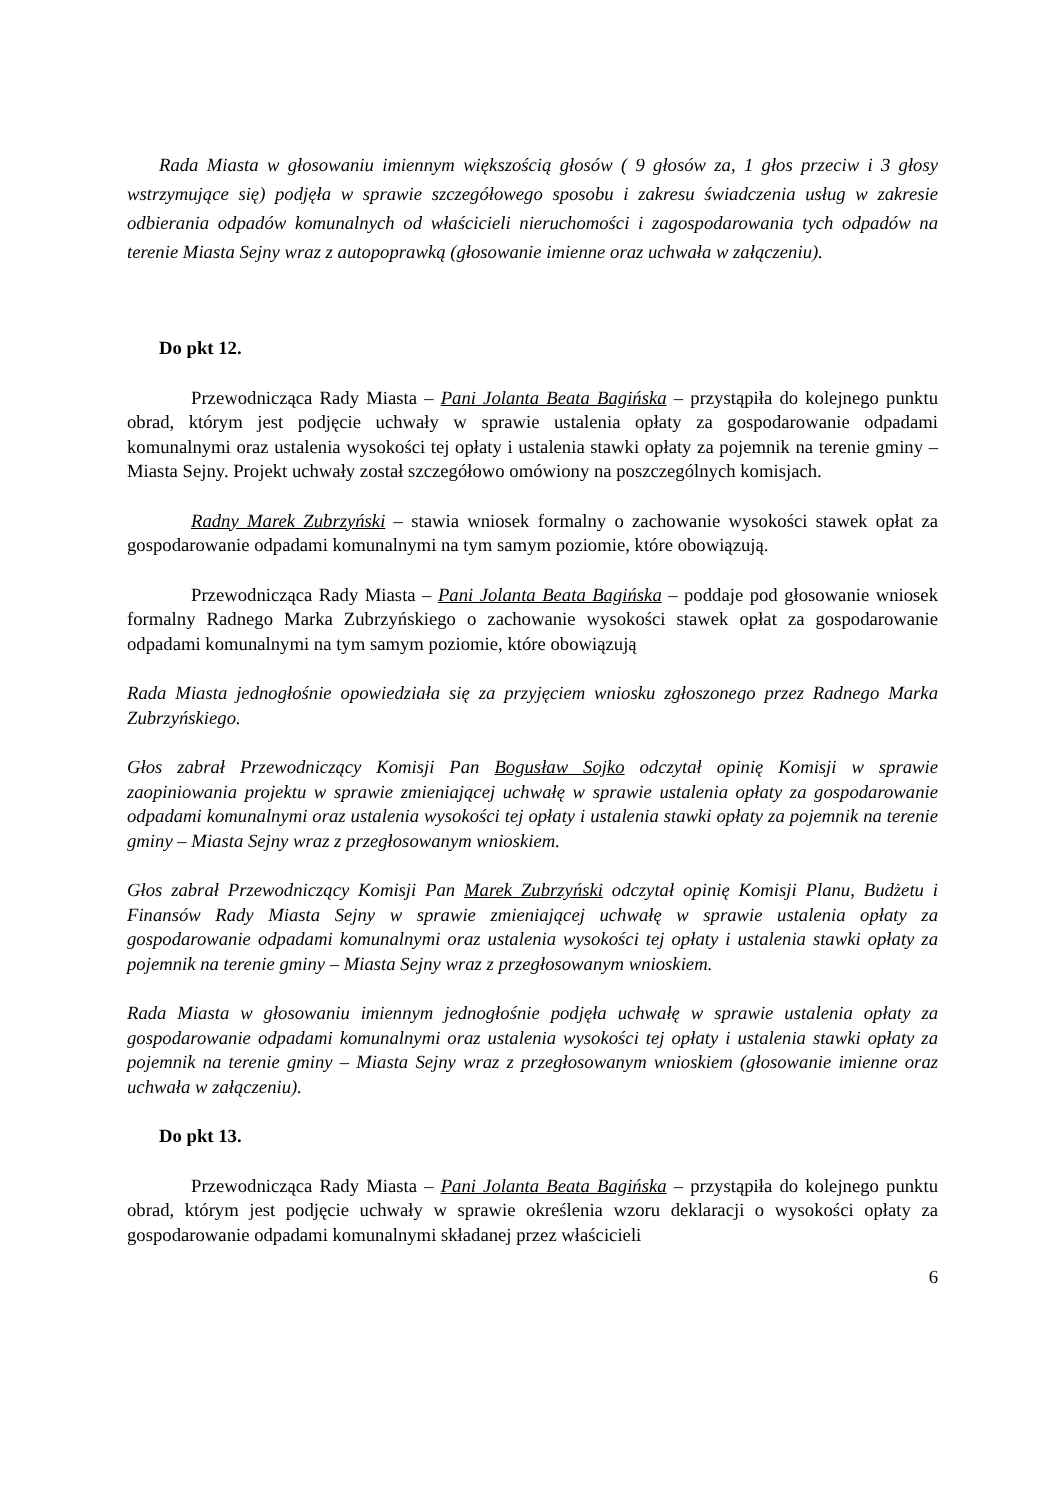Rada Miasta w głosowaniu imiennym większością głosów ( 9 głosów za, 1 głos przeciw i 3 głosy wstrzymujące się) podjęła w sprawie szczegółowego sposobu i zakresu świadczenia usług w zakresie odbierania odpadów komunalnych od właścicieli nieruchomości i zagospodarowania tych odpadów na terenie Miasta Sejny wraz z autopoprawką (głosowanie imienne oraz uchwała w załączeniu).
Do pkt 12.
Przewodnicząca Rady Miasta – Pani Jolanta Beata Bagińska – przystąpiła do kolejnego punktu obrad, którym jest podjęcie uchwały w sprawie ustalenia opłaty za gospodarowanie odpadami komunalnymi oraz ustalenia wysokości tej opłaty i ustalenia stawki opłaty za pojemnik na terenie gminy – Miasta Sejny. Projekt uchwały został szczegółowo omówiony na poszczególnych komisjach.
Radny Marek Zubrzyński – stawia wniosek formalny o zachowanie wysokości stawek opłat za gospodarowanie odpadami komunalnymi na tym samym poziomie, które obowiązują.
Przewodnicząca Rady Miasta – Pani Jolanta Beata Bagińska – poddaje pod głosowanie wniosek formalny Radnego Marka Zubrzyńskiego o zachowanie wysokości stawek opłat za gospodarowanie odpadami komunalnymi na tym samym poziomie, które obowiązują
Rada Miasta jednogłośnie opowiedziała się za przyjęciem wniosku zgłoszonego przez Radnego Marka Zubrzyńskiego.
Głos zabrał Przewodniczący Komisji Pan Bogusław Sojko odczytał opinię Komisji w sprawie zaopiniowania projektu w sprawie zmieniającej uchwałę w sprawie ustalenia opłaty za gospodarowanie odpadami komunalnymi oraz ustalenia wysokości tej opłaty i ustalenia stawki opłaty za pojemnik na terenie gminy – Miasta Sejny wraz z przegłosowanym wnioskiem.
Głos zabrał Przewodniczący Komisji Pan Marek Zubrzyński odczytał opinię Komisji Planu, Budżetu i Finansów Rady Miasta Sejny w sprawie zmieniającej uchwałę w sprawie ustalenia opłaty za gospodarowanie odpadami komunalnymi oraz ustalenia wysokości tej opłaty i ustalenia stawki opłaty za pojemnik na terenie gminy – Miasta Sejny wraz z przegłosowanym wnioskiem.
Rada Miasta w głosowaniu imiennym jednogłośnie podjęła uchwałę w sprawie ustalenia opłaty za gospodarowanie odpadami komunalnymi oraz ustalenia wysokości tej opłaty i ustalenia stawki opłaty za pojemnik na terenie gminy – Miasta Sejny wraz z przegłosowanym wnioskiem (głosowanie imienne oraz uchwała w załączeniu).
Do pkt 13.
Przewodnicząca Rady Miasta – Pani Jolanta Beata Bagińska – przystąpiła do kolejnego punktu obrad, którym jest podjęcie uchwały w sprawie określenia wzoru deklaracji o wysokości opłaty za gospodarowanie odpadami komunalnymi składanej przez właścicieli
6